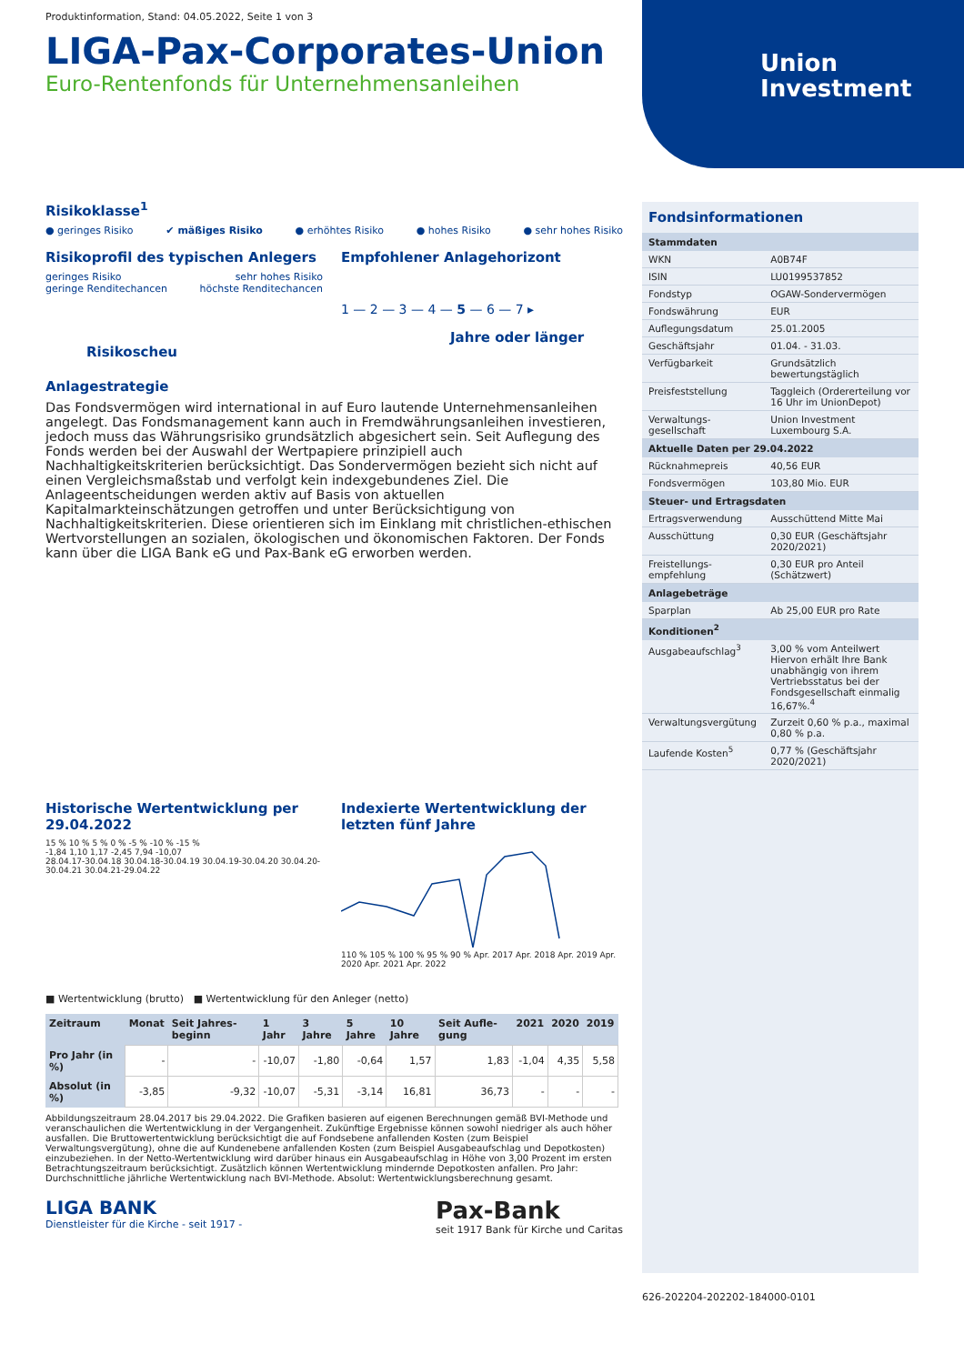Union
Investment
Produktinformation, Stand: 04.05.2022, Seite 1 von 3
LIGA-Pax-Corporates-Union
Euro-Rentenfonds für Unternehmensanleihen
Risikoklasse<sup>1</sup>
● geringes Risiko ✔ mäßiges Risiko ● erhöhtes Risiko ● hohes Risiko ● sehr hohes Risiko
Risikoprofil des typischen Anlegers
geringes Risiko
geringe Renditechancen sehr hohes Risiko
höchste Renditechancen
Risikoscheu
Empfohlener Anlagehorizont
1 — 2 — 3 — 4 — 5 — 6 — 7 ▸
Jahre oder länger
Anlagestrategie
Das Fondsvermögen wird international in auf Euro lautende Unternehmensanleihen angelegt. Das Fondsmanagement kann auch in Fremdwährungsanleihen investieren, jedoch muss das Währungsrisiko grundsätzlich abgesichert sein. Seit Auflegung des Fonds werden bei der Auswahl der Wertpapiere prinzipiell auch Nachhaltigkeitskriterien berücksichtigt. Das Sondervermögen bezieht sich nicht auf einen Vergleichsmaßstab und verfolgt kein indexgebundenes Ziel. Die Anlageentscheidungen werden aktiv auf Basis von aktuellen Kapitalmarkteinschätzungen getroffen und unter Berücksichtigung von Nachhaltigkeitskriterien. Diese orientieren sich im Einklang mit christlichen-ethischen Wertvorstellungen an sozialen, ökologischen und ökonomischen Faktoren. Der Fonds kann über die LIGA Bank eG und Pax-Bank eG erworben werden.
Historische Wertentwicklung per 29.04.2022
15 % 10 % 5 % 0 % -5 % -10 % -15 %
-1,84 1,10 1,17 -2,45 7,94 -10,07
28.04.17-30.04.18 30.04.18-30.04.19 30.04.19-30.04.20 30.04.20-30.04.21 30.04.21-29.04.22
Indexierte Wertentwicklung der letzten fünf Jahre
110 % 105 % 100 % 95 % 90 % Apr. 2017 Apr. 2018 Apr. 2019 Apr. 2020 Apr. 2021 Apr. 2022
■ Wertentwicklung (brutto) ■ Wertentwicklung für den Anleger (netto)
| Zeitraum | Monat | Seit Jahres-beginn | 1 Jahr | 3 Jahre | 5 Jahre | 10 Jahre | Seit Aufle-gung | 2021 | 2020 | 2019 |
| --- | --- | --- | --- | --- | --- | --- | --- | --- | --- | --- |
| Pro Jahr (in %) | - | - | -10,07 | -1,80 | -0,64 | 1,57 | 1,83 | -1,04 | 4,35 | 5,58 |
| Absolut (in %) | -3,85 | -9,32 | -10,07 | -5,31 | -3,14 | 16,81 | 36,73 | - | - | - |
Abbildungszeitraum 28.04.2017 bis 29.04.2022. Die Grafiken basieren auf eigenen Berechnungen gemäß BVI-Methode und veranschaulichen die Wertentwicklung in der Vergangenheit. Zukünftige Ergebnisse können sowohl niedriger als auch höher ausfallen. Die Bruttowertentwicklung berücksichtigt die auf Fondsebene anfallenden Kosten (zum Beispiel Verwaltungsvergütung), ohne die auf Kundenebene anfallenden Kosten (zum Beispiel Ausgabeaufschlag und Depotkosten) einzubeziehen. In der Netto-Wertentwicklung wird darüber hinaus ein Ausgabeaufschlag in Höhe von 3,00 Prozent im ersten Betrachtungszeitraum berücksichtigt. Zusätzlich können Wertentwicklung mindernde Depotkosten anfallen. Pro Jahr: Durchschnittliche jährliche Wertentwicklung nach BVI-Methode. Absolut: Wertentwicklungsberechnung gesamt.
LIGA BANK
Dienstleister für die Kirche - seit 1917 -
Pax-Bank
seit 1917 Bank für Kirche und Caritas
Fondsinformationen
| Stammdaten | |
| --- | --- |
| WKN | A0B74F |
| ISIN | LU0199537852 |
| Fondstyp | OGAW-Sondervermögen |
| Fondswährung | EUR |
| Auflegungsdatum | 25.01.2005 |
| Geschäftsjahr | 01.04. - 31.03. |
| Verfügbarkeit | Grundsätzlich bewertungstäglich |
| Preisfeststellung | Taggleich (Ordererteilung vor 16 Uhr im UnionDepot) |
| Verwaltungs-gesellschaft | Union Investment Luxembourg S.A. |
| Aktuelle Daten per 29.04.2022 | |
| Rücknahmepreis | 40,56 EUR |
| Fondsvermögen | 103,80 Mio. EUR |
| Steuer- und Ertragsdaten | |
| Ertragsverwendung | Ausschüttend Mitte Mai |
| Ausschüttung | 0,30 EUR (Geschäftsjahr 2020/2021) |
| Freistellungs-empfehlung | 0,30 EUR pro Anteil (Schätzwert) |
| Anlagebeträge | |
| Sparplan | Ab 25,00 EUR pro Rate |
| Konditionen<sup>2</sup> | |
| Ausgabeaufschlag<sup>3</sup> | 3,00 % vom Anteilwert Hiervon erhält Ihre Bank unabhängig von ihrem Vertriebsstatus bei der Fondsgesellschaft einmalig 16,67%.<sup>4</sup> |
| Verwaltungsvergütung | Zurzeit 0,60 % p.a., maximal 0,80 % p.a. |
| Laufende Kosten<sup>5</sup> | 0,77 % (Geschäftsjahr 2020/2021) |
626-202204-202202-184000-0101